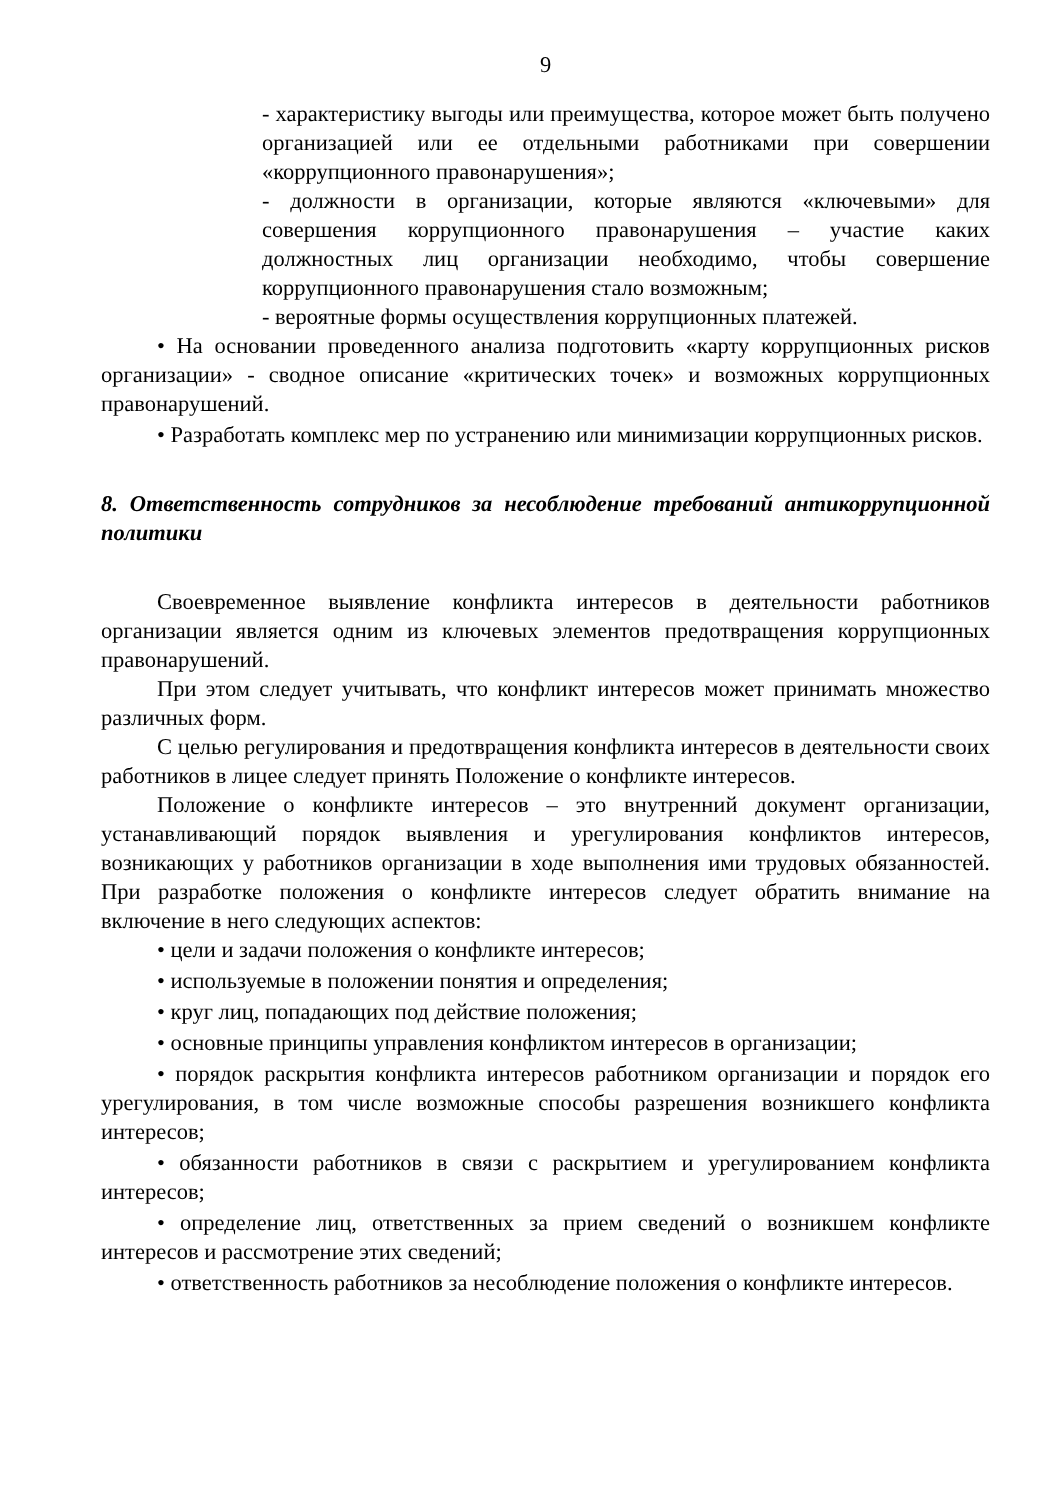9
- характеристику выгоды или преимущества, которое может быть получено организацией или ее отдельными работниками при совершении «коррупционного правонарушения»;
- должности в организации, которые являются «ключевыми» для совершения коррупционного правонарушения – участие каких должностных лиц организации необходимо, чтобы совершение коррупционного правонарушения стало возможным;
- вероятные формы осуществления коррупционных платежей.
• На основании проведенного анализа подготовить «карту коррупционных рисков организации» - сводное описание «критических точек» и возможных коррупционных правонарушений.
• Разработать комплекс мер по устранению или минимизации коррупционных рисков.
8. Ответственность сотрудников за несоблюдение требований антикоррупционной политики
Своевременное выявление конфликта интересов в деятельности работников организации является одним из ключевых элементов предотвращения коррупционных правонарушений.
При этом следует учитывать, что конфликт интересов может принимать множество различных форм.
С целью регулирования и предотвращения конфликта интересов в деятельности своих работников в лицее следует принять Положение о конфликте интересов.
Положение о конфликте интересов – это внутренний документ организации, устанавливающий порядок выявления и урегулирования конфликтов интересов, возникающих у работников организации в ходе выполнения ими трудовых обязанностей. При разработке положения о конфликте интересов следует обратить внимание на включение в него следующих аспектов:
• цели и задачи положения о конфликте интересов;
• используемые в положении понятия и определения;
• круг лиц, попадающих под действие положения;
• основные принципы управления конфликтом интересов в организации;
• порядок раскрытия конфликта интересов работником организации и порядок его урегулирования, в том числе возможные способы разрешения возникшего конфликта интересов;
• обязанности работников в связи с раскрытием и урегулированием конфликта интересов;
• определение лиц, ответственных за прием сведений о возникшем конфликте интересов и рассмотрение этих сведений;
• ответственность работников за несоблюдение положения о конфликте интересов.